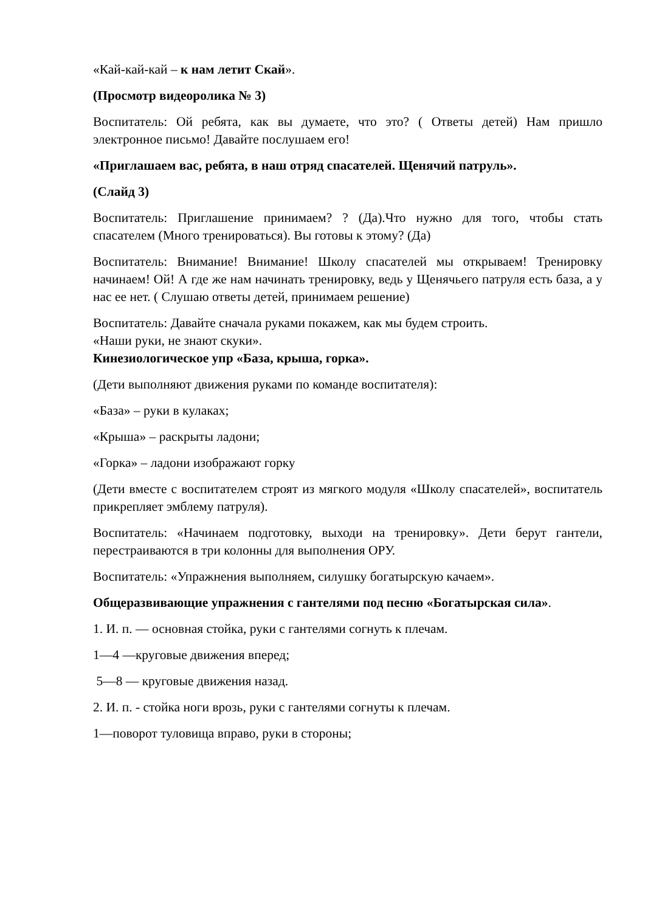«Кай-кай-кай – к нам летит Скай».
(Просмотр видеоролика № 3)
Воспитатель: Ой ребята, как вы думаете, что это? ( Ответы детей) Нам пришло электронное письмо! Давайте послушаем его!
«Приглашаем вас, ребята, в наш отряд спасателей. Щенячий патруль».
(Слайд 3)
Воспитатель: Приглашение принимаем? ? (Да).Что нужно для того, чтобы стать спасателем (Много тренироваться). Вы готовы к этому? (Да)
Воспитатель: Внимание! Внимание! Школу спасателей мы открываем! Тренировку начинаем! Ой! А где же нам начинать тренировку, ведь у Щенячьего патруля есть база, а у нас ее нет. ( Слушаю ответы детей, принимаем решение)
Воспитатель: Давайте сначала руками покажем, как мы будем строить.
«Наши руки, не знают скуки».
Кинезиологическое упр «База, крыша, горка».
(Дети выполняют движения руками по команде воспитателя):
«База» – руки в кулаках;
«Крыша» – раскрыты ладони;
«Горка» – ладони изображают горку
(Дети вместе с воспитателем строят из мягкого модуля «Школу спасателей», воспитатель прикрепляет эмблему патруля).
Воспитатель: «Начинаем подготовку, выходи на тренировку». Дети берут гантели, перестраиваются в три колонны для выполнения ОРУ.
Воспитатель: «Упражнения выполняем, силушку богатырскую качаем».
Общеразвивающие упражнения с гантелями под песню «Богатырская сила».
1. И. п. — основная стойка, руки с гантелями согнуть к плечам.
1—4 —круговые движения вперед;
5—8 — круговые движения назад.
2. И. п. - стойка ноги врозь, руки с гантелями согнуты к плечам.
1—поворот туловища вправо, руки в стороны;